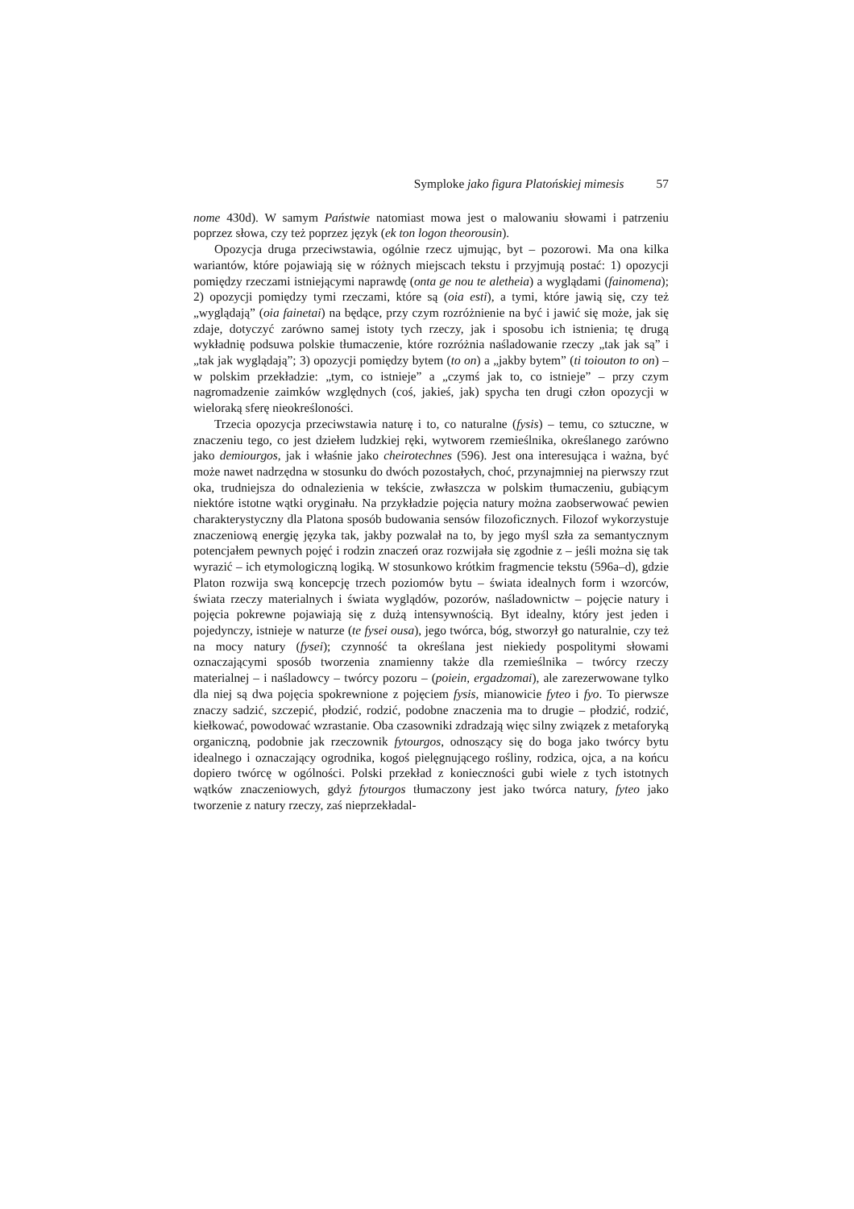Symploke jako figura Platońskiej mimesis 57
nome 430d). W samym Państwie natomiast mowa jest o malowaniu słowami i patrzeniu poprzez słowa, czy też poprzez język (ek ton logon theorousin).
Opozycja druga przeciwstawia, ogólnie rzecz ujmując, byt – pozorowi. Ma ona kilka wariantów, które pojawiają się w różnych miejscach tekstu i przyjmują postać: 1) opozycji pomiędzy rzeczami istniejącymi naprawdę (onta ge nou te aletheia) a wyglądami (fainomena); 2) opozycji pomiędzy tymi rzeczami, które są (oia esti), a tymi, które jawią się, czy też „wyglądają” (oia fainetai) na będące, przy czym rozróżnienie na być i jawić się może, jak się zdaje, dotyczyć zarówno samej istoty tych rzeczy, jak i sposobu ich istnienia; tę drugą wykładnię podsuwa polskie tłumaczenie, które rozróżnia naśladowanie rzeczy „tak jak są” i „tak jak wyglądają”; 3) opozycji pomiędzy bytem (to on) a „jakby bytem” (ti toiouton to on) – w polskim przekładzie: „tym, co istnieje” a „czymś jak to, co istnieje” – przy czym nagromadzenie zaimków względnych (coś, jakieś, jak) spycha ten drugi człon opozycji w wieloraką sferę nieokreśloności.
Trzecia opozycja przeciwstawia naturę i to, co naturalne (fysis) – temu, co sztuczne, w znaczeniu tego, co jest dziełem ludzkiej ręki, wytworem rzemieślnika, określanego zarówno jako demiourgos, jak i właśnie jako cheirotechnes (596). Jest ona interesująca i ważna, być może nawet nadrzędna w stosunku do dwóch pozostałych, choć, przynajmniej na pierwszy rzut oka, trudniejsza do odnalezienia w tekście, zwłaszcza w polskim tłumaczeniu, gubiącym niektóre istotne wątki oryginału. Na przykładzie pojęcia natury można zaobserwować pewien charakterystyczny dla Platona sposób budowania sensów filozoficznych. Filozof wykorzystuje znaczeniową energię języka tak, jakby pozwalał na to, by jego myśl szła za semantycznym potencjałem pewnych pojęć i rodzin znaczeń oraz rozwijała się zgodnie z – jeśli można się tak wyrazić – ich etymologiczną logiką. W stosunkowo krótkim fragmencie tekstu (596a–d), gdzie Platon rozwija swą koncepcję trzech poziomów bytu – świata idealnych form i wzorców, świata rzeczy materialnych i świata wyglądów, pozorów, naśladownictw – pojęcie natury i pojęcia pokrewne pojawiają się z dużą intensywnością. Byt idealny, który jest jeden i pojedynczy, istnieje w naturze (te fysei ousa), jego twórca, bóg, stworzył go naturalnie, czy też na mocy natury (fysei); czynność ta określana jest niekiedy pospolitymi słowami oznaczającymi sposób tworzenia znamienny także dla rzemieślnika – twórcy rzeczy materialnej – i naśladowcy – twórcy pozoru – (poiein, ergadzomai), ale zarezerwowane tylko dla niej są dwa pojęcia spokrewnione z pojęciem fysis, mianowicie fyteo i fyo. To pierwsze znaczy sadzić, szczepić, płodzić, rodzić, podobne znaczenia ma to drugie – płodzić, rodzić, kiełkować, powodować wzrastanie. Oba czasowniki zdradzają więc silny związek z metaforyką organiczną, podobnie jak rzeczownik fytourgos, odnoszący się do boga jako twórcy bytu idealnego i oznaczający ogrodnika, kogoś pielęgnującego rośliny, rodzica, ojca, a na końcu dopiero twórcę w ogólności. Polski przekład z konieczności gubi wiele z tych istotnych wątków znaczeniowych, gdyż fytourgos tłumaczony jest jako twórca natury, fyteo jako tworzenie z natury rzeczy, zaś nieprzekładal-